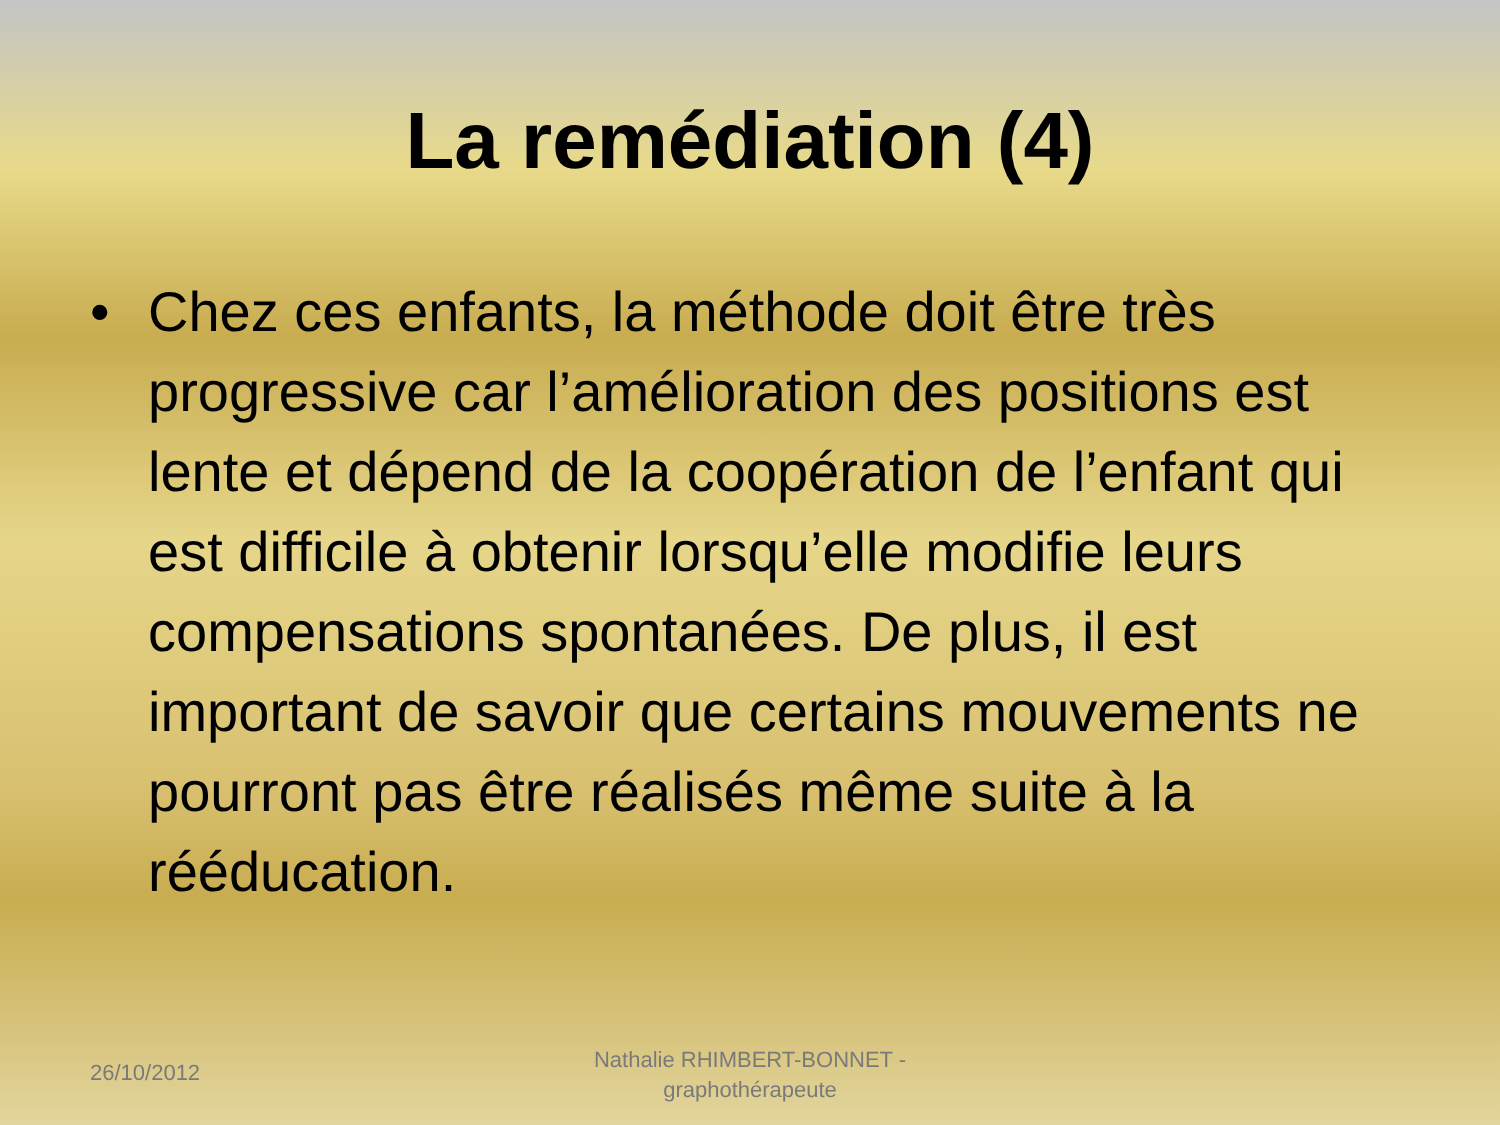La remédiation (4)
• Chez ces enfants, la méthode doit être très progressive car l’amélioration des positions est lente et dépend de la coopération de l’enfant qui est difficile à obtenir lorsqu’elle modifie leurs compensations spontanées. De plus, il est important de savoir que certains mouvements ne pourront pas être réalisés même suite à la rééducation.
26/10/2012
Nathalie RHIMBERT-BONNET - graphothérapeute